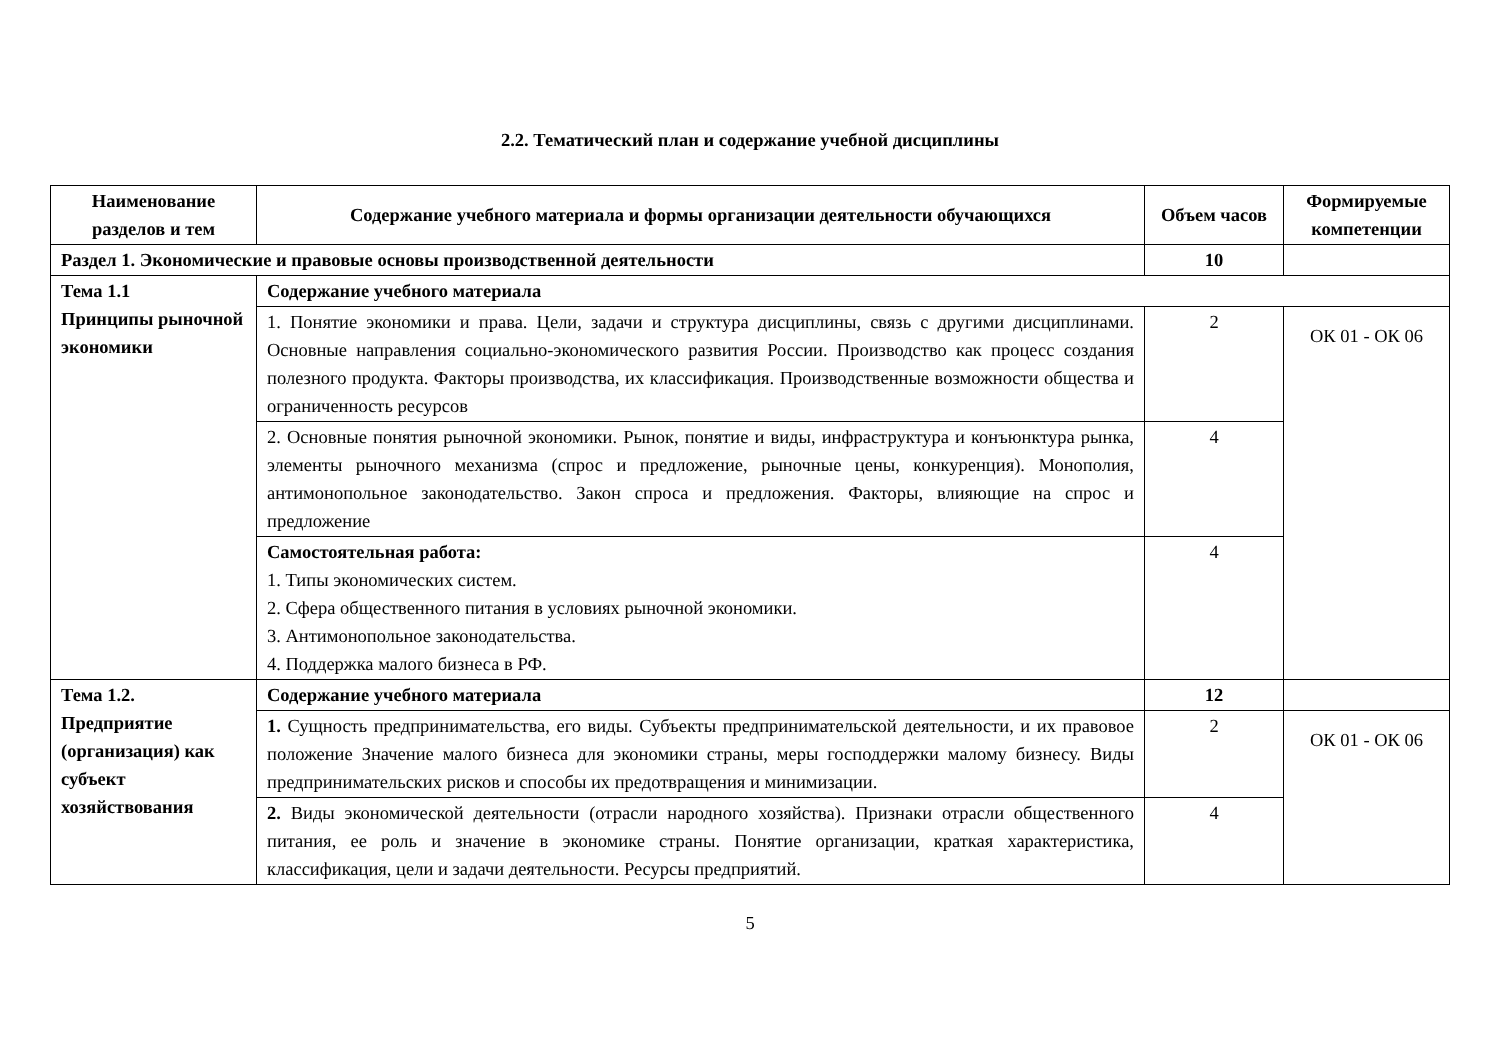2.2. Тематический план и содержание учебной дисциплины
| Наименование разделов и тем | Содержание учебного материала и формы организации деятельности обучающихся | Объем часов | Формируемые компетенции |
| --- | --- | --- | --- |
| Раздел 1. Экономические и правовые основы производственной деятельности | | 10 | |
| Тема 1.1 Принципы рыночной экономики | Содержание учебного материала | | |
| | 1. Понятие экономики и права. Цели, задачи и структура дисциплины, связь с другими дисциплинами. Основные направления социально-экономического развития России. Производство как процесс создания полезного продукта. Факторы производства, их классификация. Производственные возможности общества и ограниченность ресурсов | 2 | ОК 01 - ОК 06 |
| | 2. Основные понятия рыночной экономики. Рынок, понятие и виды, инфраструктура и конъюнктура рынка, элементы рыночного механизма (спрос и предложение, рыночные цены, конкуренция). Монополия, антимонопольное законодательство. Закон спроса и предложения. Факторы, влияющие на спрос и предложение | 4 | |
| | Самостоятельная работа: 1. Типы экономических систем. 2. Сфера общественного питания в условиях рыночной экономики. 3. Антимонопольное законодательства. 4. Поддержка малого бизнеса в РФ. | 4 | |
| Тема 1.2. Предприятие (организация) как субъект хозяйствования | Содержание учебного материала | 12 | |
| | 1. Сущность предпринимательства, его виды. Субъекты предпринимательской деятельности, и их правовое положение Значение малого бизнеса для экономики страны, меры господдержки малому бизнесу. Виды предпринимательских рисков и способы их предотвращения и минимизации. | 2 | ОК 01 - ОК 06 |
| | 2. Виды экономической деятельности (отрасли народного хозяйства). Признаки отрасли общественного питания, ее роль и значение в экономике страны. Понятие организации, краткая характеристика, классификация, цели и задачи деятельности. Ресурсы предприятий. | 4 | |
5